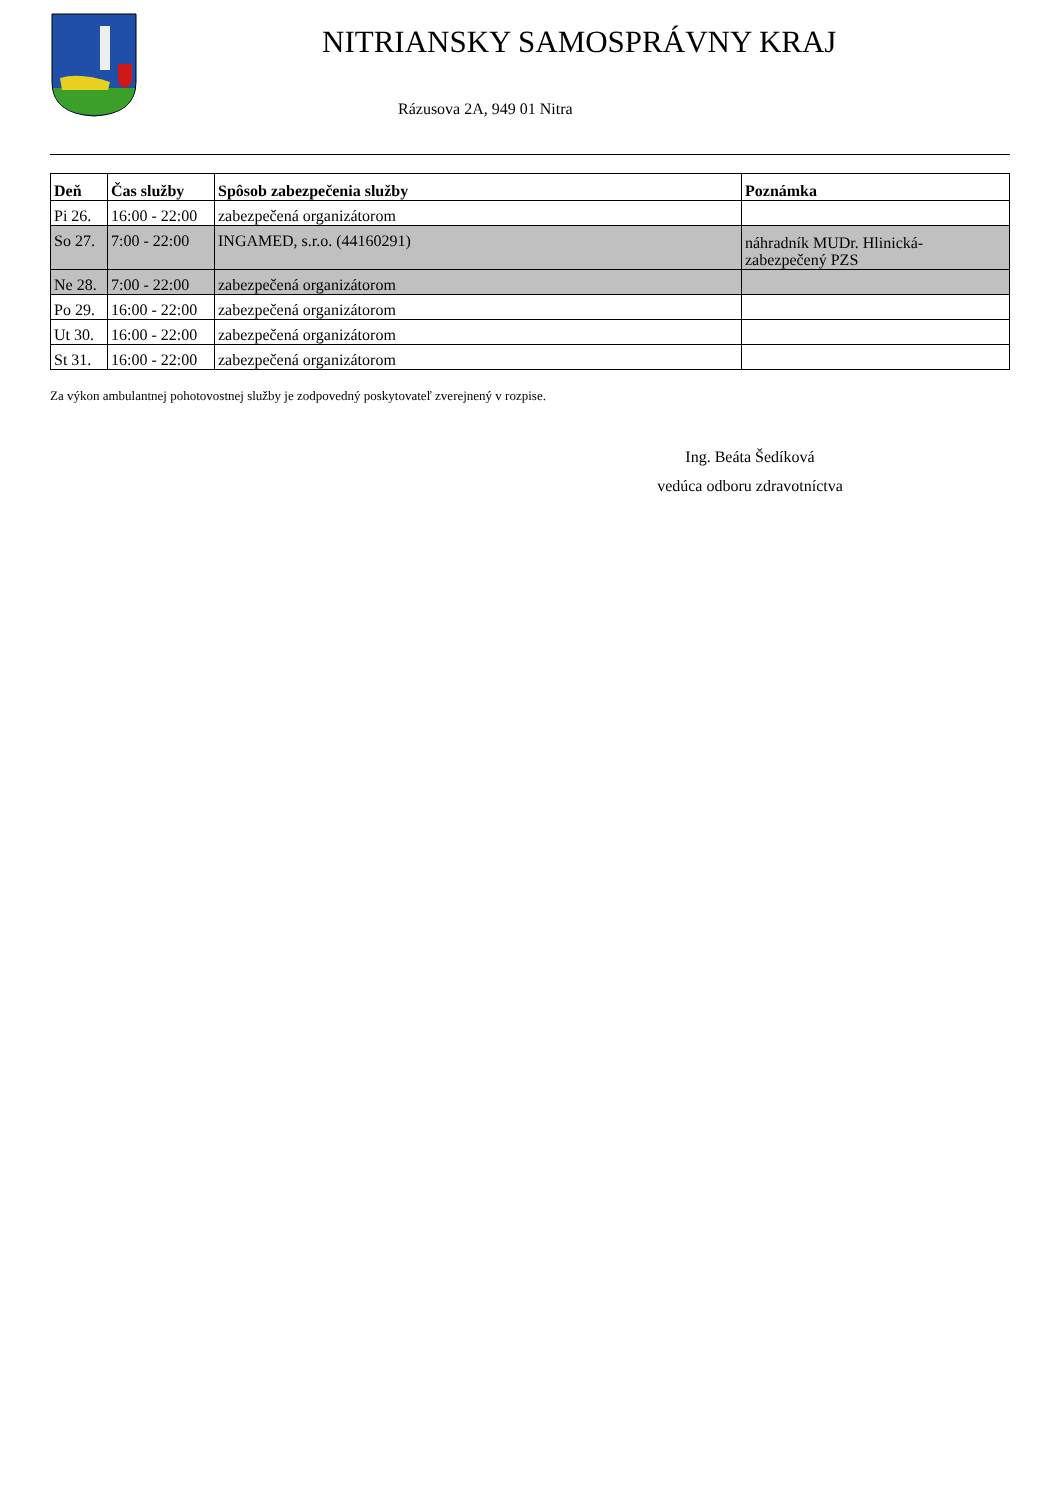NITRIANSKY SAMOSPRÁVNY KRAJ
Rázusova 2A, 949 01 Nitra
| Deň | Čas služby | Spôsob zabezpečenia služby | Poznámka |
| --- | --- | --- | --- |
| Pi 26. | 16:00 - 22:00 | zabezpečená organizátorom | |
| So 27. | 7:00 - 22:00 | INGAMED, s.r.o. (44160291) | náhradník MUDr. Hlinická- zabezpečený PZS |
| Ne 28. | 7:00 - 22:00 | zabezpečená organizátorom | |
| Po 29. | 16:00 - 22:00 | zabezpečená organizátorom | |
| Ut 30. | 16:00 - 22:00 | zabezpečená organizátorom | |
| St 31. | 16:00 - 22:00 | zabezpečená organizátorom | |
Za výkon ambulantnej pohotovostnej služby je zodpovedný poskytovateľ zverejnený v rozpise.
Ing. Beáta Šedíková
vedúca odboru zdravotníctva